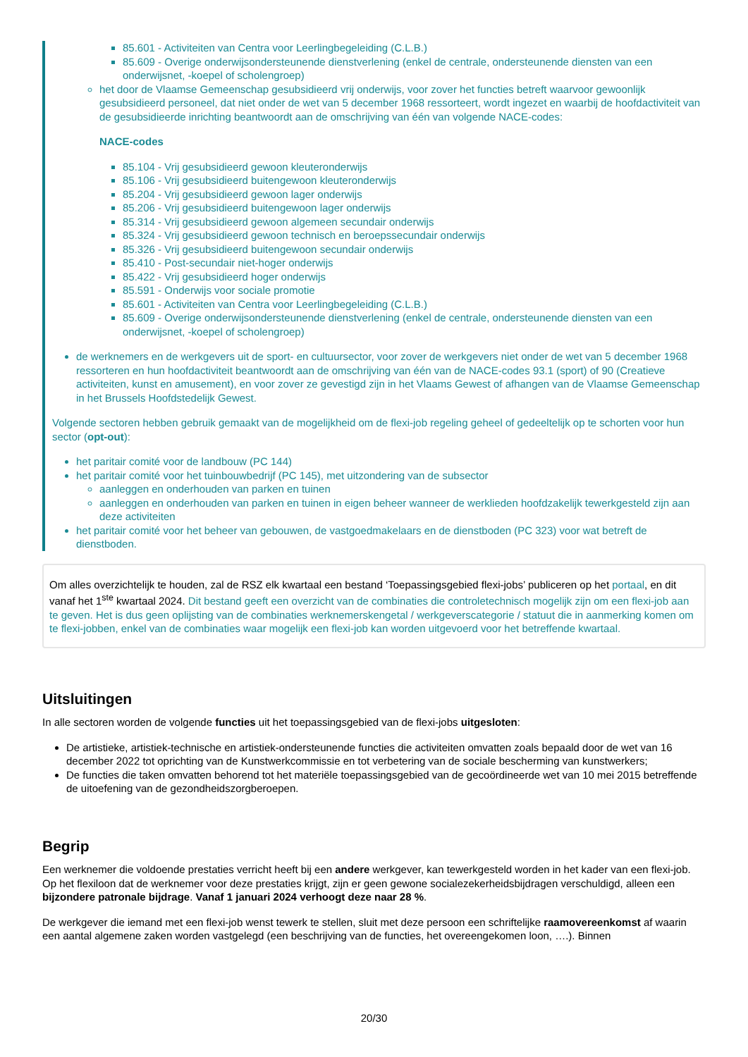85.601 - Activiteiten van Centra voor Leerlingbegeleiding (C.L.B.)
85.609 - Overige onderwijsondersteunende dienstverlening (enkel de centrale, ondersteunende diensten van een onderwijsnet, -koepel of scholengroep)
het door de Vlaamse Gemeenschap gesubsidieerd vrij onderwijs, voor zover het functies betreft waarvoor gewoonlijk gesubsidieerd personeel, dat niet onder de wet van 5 december 1968 ressorteert, wordt ingezet en waarbij de hoofdactiviteit van de gesubsidieerde inrichting beantwoordt aan de omschrijving van één van volgende NACE-codes:
NACE-codes
85.104 - Vrij gesubsidieerd gewoon kleuteronderwijs
85.106 - Vrij gesubsidieerd buitengewoon kleuteronderwijs
85.204 - Vrij gesubsidieerd gewoon lager onderwijs
85.206 - Vrij gesubsidieerd buitengewoon lager onderwijs
85.314 - Vrij gesubsidieerd gewoon algemeen secundair onderwijs
85.324 - Vrij gesubsidieerd gewoon technisch en beroepssecundair onderwijs
85.326 - Vrij gesubsidieerd buitengewoon secundair onderwijs
85.410 - Post-secundair niet-hoger onderwijs
85.422 - Vrij gesubsidieerd hoger onderwijs
85.591 - Onderwijs voor sociale promotie
85.601 - Activiteiten van Centra voor Leerlingbegeleiding (C.L.B.)
85.609 - Overige onderwijsondersteunende dienstverlening (enkel de centrale, ondersteunende diensten van een onderwijsnet, -koepel of scholengroep)
de werknemers en de werkgevers uit de sport- en cultuursector, voor zover de werkgevers niet onder de wet van 5 december 1968 ressorteren en hun hoofdactiviteit beantwoordt aan de omschrijving van één van de NACE-codes 93.1 (sport) of 90 (Creatieve activiteiten, kunst en amusement), en voor zover ze gevestigd zijn in het Vlaams Gewest of afhangen van de Vlaamse Gemeenschap in het Brussels Hoofdstedelijk Gewest.
Volgende sectoren hebben gebruik gemaakt van de mogelijkheid om de flexi-job regeling geheel of gedeeltelijk op te schorten voor hun sector (opt-out):
het paritair comité voor de landbouw (PC 144)
het paritair comité voor het tuinbouwbedrijf (PC 145), met uitzondering van de subsector
aanleggen en onderhouden van parken en tuinen
aanleggen en onderhouden van parken en tuinen in eigen beheer wanneer de werklieden hoofdzakelijk tewerkgesteld zijn aan deze activiteiten
het paritair comité voor het beheer van gebouwen, de vastgoedmakelaars en de dienstboden (PC 323) voor wat betreft de dienstboden.
Om alles overzichtelijk te houden, zal de RSZ elk kwartaal een bestand ‘Toepassingsgebied flexi-jobs’ publiceren op het portaal, en dit vanaf het 1<sup>ste</sup> kwartaal 2024. Dit bestand geeft een overzicht van de combinaties die controletechnisch mogelijk zijn om een flexi-job aan te geven. Het is dus geen oplijsting van de combinaties werknemerskengetal / werkgeverscategorie / statuut die in aanmerking komen om te flexi-jobben, enkel van de combinaties waar mogelijk een flexi-job kan worden uitgevoerd voor het betreffende kwartaal.
Uitsluitingen
In alle sectoren worden de volgende functies uit het toepassingsgebied van de flexi-jobs uitgesloten:
De artistieke, artistiek-technische en artistiek-ondersteunende functies die activiteiten omvatten zoals bepaald door de wet van 16 december 2022 tot oprichting van de Kunstwerkcommissie en tot verbetering van de sociale bescherming van kunstwerkers;
De functies die taken omvatten behorend tot het materiële toepassingsgebied van de gecoördineerde wet van 10 mei 2015 betreffende de uitoefening van de gezondheidszorgberoepen.
Begrip
Een werknemer die voldoende prestaties verricht heeft bij een andere werkgever, kan tewerkgesteld worden in het kader van een flexi-job. Op het flexiloon dat de werknemer voor deze prestaties krijgt, zijn er geen gewone socialezekerheidsbijdragen verschuldigd, alleen een bijzondere patronale bijdrage. Vanaf 1 januari 2024 verhoogt deze naar 28 %.
De werkgever die iemand met een flexi-job wenst tewerk te stellen, sluit met deze persoon een schriftelijke raamovereenkomst af waarin een aantal algemene zaken worden vastgelegd (een beschrijving van de functies, het overeengekomen loon, ….). Binnen
20/30